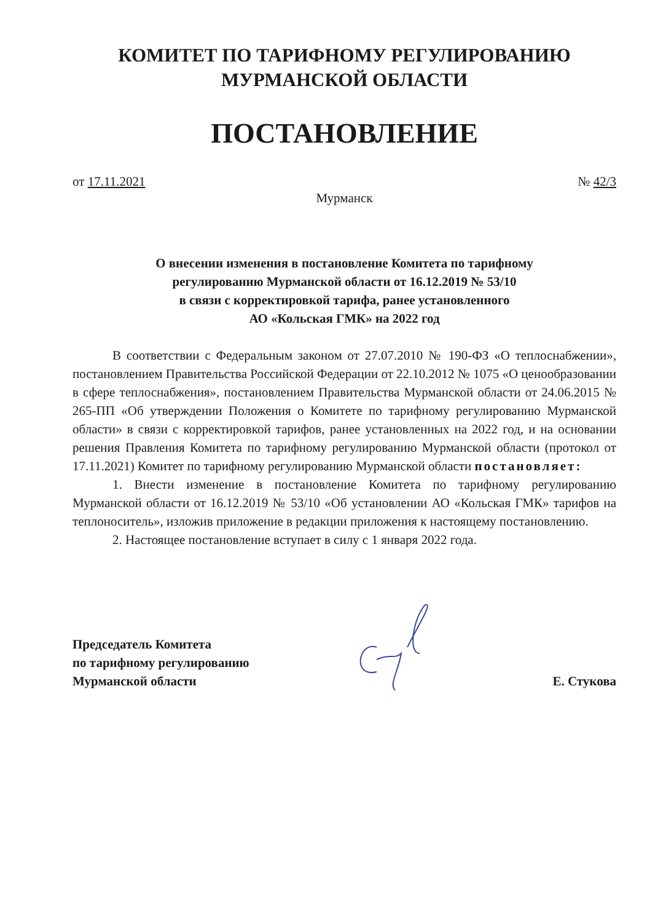КОМИТЕТ ПО ТАРИФНОМУ РЕГУЛИРОВАНИЮ
МУРМАНСКОЙ ОБЛАСТИ
ПОСТАНОВЛЕНИЕ
от 17.11.2021 № 42/3
Мурманск
О внесении изменения в постановление Комитета по тарифному
регулированию Мурманской области от 16.12.2019 № 53/10
в связи с корректировкой тарифа, ранее установленного
АО «Кольская ГМК» на 2022 год
В соответствии с Федеральным законом от 27.07.2010 № 190-ФЗ «О теплоснабжении», постановлением Правительства Российской Федерации от 22.10.2012 № 1075 «О ценообразовании в сфере теплоснабжения», постановлением Правительства Мурманской области от 24.06.2015 № 265-ПП «Об утверждении Положения о Комитете по тарифному регулированию Мурманской области» в связи с корректировкой тарифов, ранее установленных на 2022 год, и на основании решения Правления Комитета по тарифному регулированию Мурманской области (протокол от 17.11.2021) Комитет по тарифному регулированию Мурманской области постановляет:
1. Внести изменение в постановление Комитета по тарифному регулированию Мурманской области от 16.12.2019 № 53/10 «Об установлении АО «Кольская ГМК» тарифов на теплоноситель», изложив приложение в редакции приложения к настоящему постановлению.
2. Настоящее постановление вступает в силу с 1 января 2022 года.
Председатель Комитета
по тарифному регулированию
Мурманской области
Е. Стукова